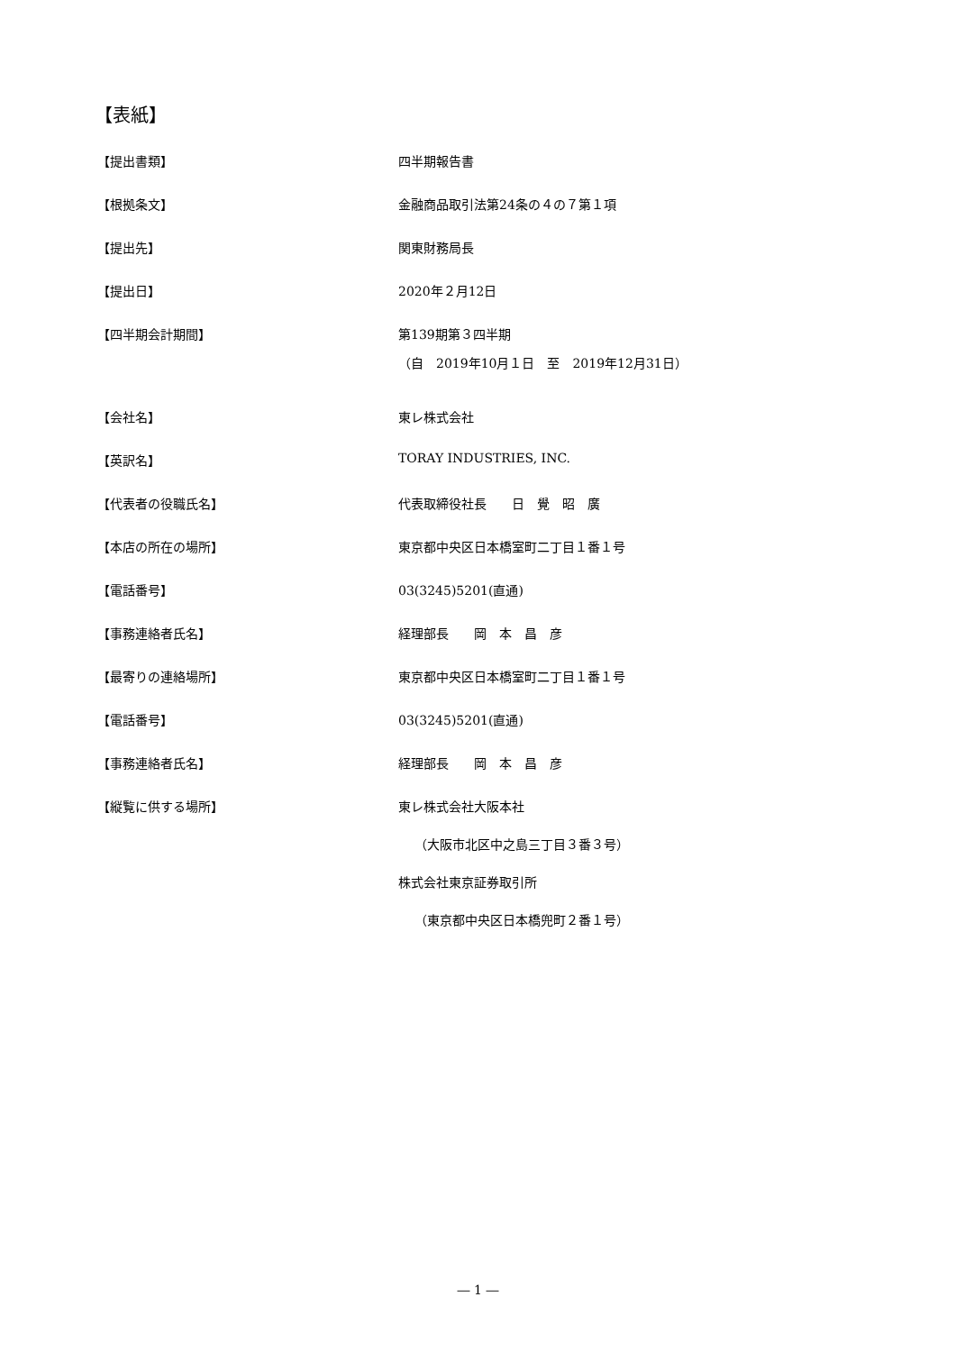【表紙】
【提出書類】 四半期報告書
【根拠条文】 金融商品取引法第24条の４の７第１項
【提出先】 関東財務局長
【提出日】 2020年２月12日
【四半期会計期間】 第139期第３四半期
（自　2019年10月１日　至　2019年12月31日）
【会社名】 東レ株式会社
【英訳名】 TORAY INDUSTRIES, INC.
【代表者の役職氏名】 代表取締役社長　　日　覺　昭　廣
【本店の所在の場所】 東京都中央区日本橋室町二丁目１番１号
【電話番号】 03(3245)5201(直通)
【事務連絡者氏名】 経理部長　　岡　本　昌　彦
【最寄りの連絡場所】 東京都中央区日本橋室町二丁目１番１号
【電話番号】 03(3245)5201(直通)
【事務連絡者氏名】 経理部長　　岡　本　昌　彦
【縦覧に供する場所】 東レ株式会社大阪本社
（大阪市北区中之島三丁目３番３号）
株式会社東京証券取引所
（東京都中央区日本橋兜町２番１号）
― 1 ―